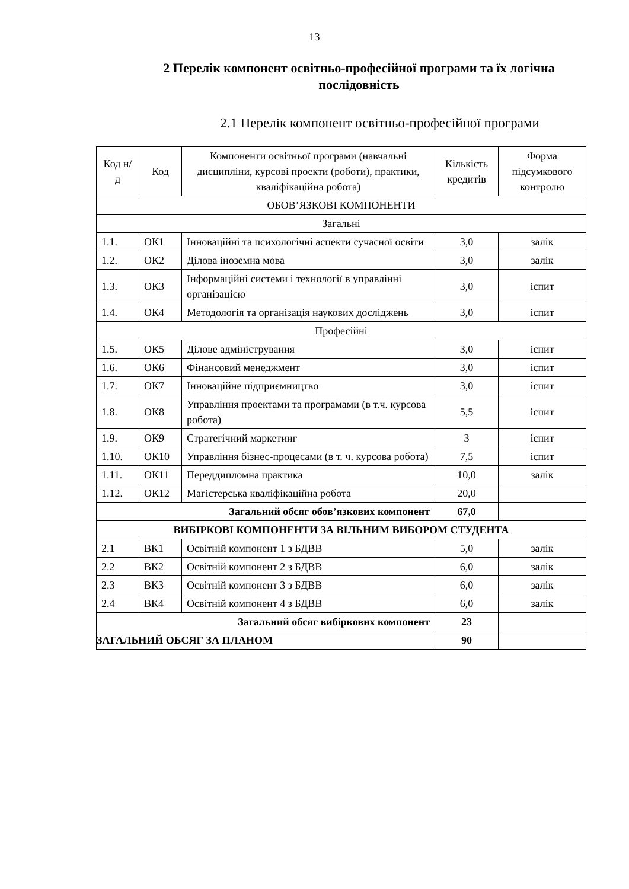13
2 Перелік компонент освітньо-професійної програми та їх логічна послідовність
2.1 Перелік компонент освітньо-професійної програми
| Код н/д | Код | Компоненти освітньої програми (навчальні дисципліни, курсові проекти (роботи), практики, кваліфікаційна робота) | Кількість кредитів | Форма підсумкового контролю |
| --- | --- | --- | --- | --- |
| ОБОВ’ЯЗКОВІ КОМПОНЕНТИ | | | | |
| Загальні | | | | |
| 1.1. | ОК1 | Інноваційні та психологічні аспекти сучасної освіти | 3,0 | залік |
| 1.2. | ОК2 | Ділова іноземна мова | 3,0 | залік |
| 1.3. | ОК3 | Інформаційні системи і технології в управлінні організацією | 3,0 | іспит |
| 1.4. | ОК4 | Методологія та організація наукових досліджень | 3,0 | іспит |
| Професійні | | | | |
| 1.5. | ОК5 | Ділове адміністрування | 3,0 | іспит |
| 1.6. | ОК6 | Фінансовий менеджмент | 3,0 | іспит |
| 1.7. | ОК7 | Інноваційне підприємництво | 3,0 | іспит |
| 1.8. | ОК8 | Управління проектами та програмами (в т.ч. курсова робота) | 5,5 | іспит |
| 1.9. | ОК9 | Стратегічний маркетинг | 3 | іспит |
| 1.10. | ОК10 | Управління бізнес-процесами (в т. ч. курсова робота) | 7,5 | іспит |
| 1.11. | ОК11 | Переддипломна практика | 10,0 | залік |
| 1.12. | ОК12 | Магістерська кваліфікаційна робота | 20,0 | |
| Загальний обсяг обов’язкових компонент | | | 67,0 | |
| ВИБІРКОВІ КОМПОНЕНТИ ЗА ВІЛЬНИМ ВИБОРОМ СТУДЕНТА | | | | |
| 2.1 | ВК1 | Освітній компонент 1 з БДВВ | 5,0 | залік |
| 2.2 | ВК2 | Освітній компонент 2 з БДВВ | 6,0 | залік |
| 2.3 | ВК3 | Освітній компонент 3 з БДВВ | 6,0 | залік |
| 2.4 | ВК4 | Освітній компонент 4 з БДВВ | 6,0 | залік |
| Загальний обсяг вибіркових компонент | | | 23 | |
| ЗАГАЛЬНИЙ ОБСЯГ ЗА ПЛАНОМ | | | 90 | |